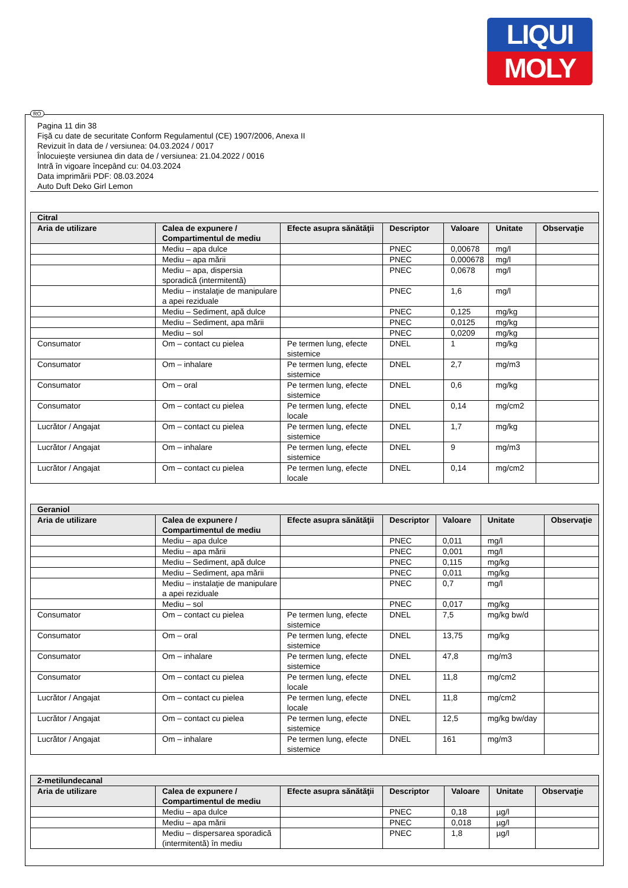LIQUI
MOLY
RO
Pagina 11 din 38
Fişă cu date de securitate Conform Regulamentul (CE) 1907/2006, Anexa II
Revizuit în data de / versiunea: 04.03.2024 / 0017
Înlocuieşte versiunea din data de / versiunea: 21.04.2022 / 0016
Intră în vigoare începând cu: 04.03.2024
Data imprimării PDF: 08.03.2024
Auto Duft Deko Girl Lemon
| Citral | | | | | | |
| --- | --- | --- | --- | --- | --- | --- |
| Aria de utilizare | Calea de expunere / Compartimentul de mediu | Efecte asupra sănătăţii | Descriptor | Valoare | Unitate | Observaţie |
| | Mediu – apa dulce | | PNEC | 0,00678 | mg/l | |
| | Mediu – apa mării | | PNEC | 0,000678 | mg/l | |
| | Mediu – apa, dispersia sporadică (intermitentă) | | PNEC | 0,0678 | mg/l | |
| | Mediu – instalaţie de manipulare a apei reziduale | | PNEC | 1,6 | mg/l | |
| | Mediu – Sediment, apă dulce | | PNEC | 0,125 | mg/kg | |
| | Mediu – Sediment, apa mării | | PNEC | 0,0125 | mg/kg | |
| | Mediu – sol | | PNEC | 0,0209 | mg/kg | |
| Consumator | Om – contact cu pielea | Pe termen lung, efecte sistemice | DNEL | 1 | mg/kg | |
| Consumator | Om – inhalare | Pe termen lung, efecte sistemice | DNEL | 2,7 | mg/m3 | |
| Consumator | Om – oral | Pe termen lung, efecte sistemice | DNEL | 0,6 | mg/kg | |
| Consumator | Om – contact cu pielea | Pe termen lung, efecte locale | DNEL | 0,14 | mg/cm2 | |
| Lucrător / Angajat | Om – contact cu pielea | Pe termen lung, efecte sistemice | DNEL | 1,7 | mg/kg | |
| Lucrător / Angajat | Om – inhalare | Pe termen lung, efecte sistemice | DNEL | 9 | mg/m3 | |
| Lucrător / Angajat | Om – contact cu pielea | Pe termen lung, efecte locale | DNEL | 0,14 | mg/cm2 | |
| Geraniol | | | | | | |
| --- | --- | --- | --- | --- | --- | --- |
| Aria de utilizare | Calea de expunere / Compartimentul de mediu | Efecte asupra sănătăţii | Descriptor | Valoare | Unitate | Observaţie |
| | Mediu – apa dulce | | PNEC | 0,011 | mg/l | |
| | Mediu – apa mării | | PNEC | 0,001 | mg/l | |
| | Mediu – Sediment, apă dulce | | PNEC | 0,115 | mg/kg | |
| | Mediu – Sediment, apa mării | | PNEC | 0,011 | mg/kg | |
| | Mediu – instalaţie de manipulare a apei reziduale | | PNEC | 0,7 | mg/l | |
| | Mediu – sol | | PNEC | 0,017 | mg/kg | |
| Consumator | Om – contact cu pielea | Pe termen lung, efecte sistemice | DNEL | 7,5 | mg/kg bw/d | |
| Consumator | Om – oral | Pe termen lung, efecte sistemice | DNEL | 13,75 | mg/kg | |
| Consumator | Om – inhalare | Pe termen lung, efecte sistemice | DNEL | 47,8 | mg/m3 | |
| Consumator | Om – contact cu pielea | Pe termen lung, efecte locale | DNEL | 11,8 | mg/cm2 | |
| Lucrător / Angajat | Om – contact cu pielea | Pe termen lung, efecte locale | DNEL | 11,8 | mg/cm2 | |
| Lucrător / Angajat | Om – contact cu pielea | Pe termen lung, efecte sistemice | DNEL | 12,5 | mg/kg bw/day | |
| Lucrător / Angajat | Om – inhalare | Pe termen lung, efecte sistemice | DNEL | 161 | mg/m3 | |
| 2-metilundecanal | | | | | | |
| --- | --- | --- | --- | --- | --- | --- |
| Aria de utilizare | Calea de expunere / Compartimentul de mediu | Efecte asupra sănătăţii | Descriptor | Valoare | Unitate | Observaţie |
| | Mediu – apa dulce | | PNEC | 0,18 | µg/l | |
| | Mediu – apa mării | | PNEC | 0,018 | µg/l | |
| | Mediu – dispersarea sporadică (intermitentă) în mediu | | PNEC | 1,8 | µg/l | |